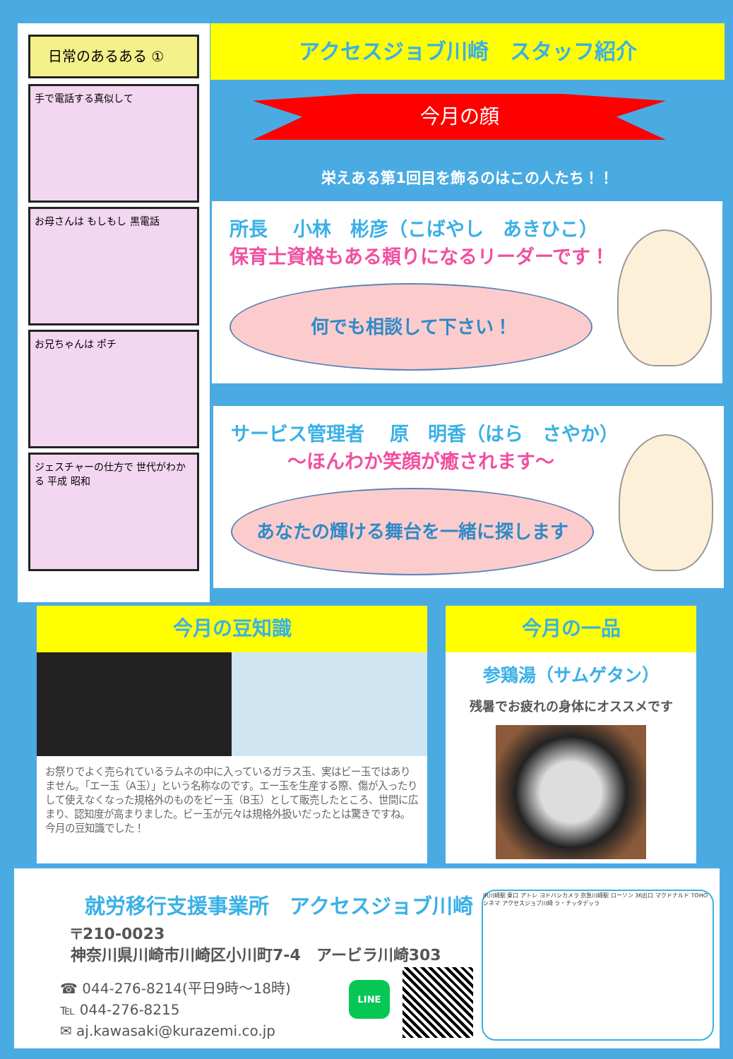日常のあるある ①
手で電話する真似して
お母さんは もしもし 黒電話
お兄ちゃんは ポチ
ジェスチャーの仕方で 世代がわかる 平成 昭和
アクセスジョブ川崎　スタッフ紹介
今月の顔
栄えある第1回目を飾るのはこの人たち！！
所長　 小林　彬彦（こばやし　あきひこ）
保育士資格もある頼りになるリーダーです！
何でも相談して下さい！
サービス管理者　 原　明香（はら　さやか）
～ほんわか笑顔が癒されます～
あなたの輝ける舞台を一緒に探します
今月の豆知識
お祭りでよく売られているラムネの中に入っているガラス玉、実はビー玉ではありません。「エー玉（A玉）」という名称なのです。エー玉を生産する際、傷が入ったりして使えなくなった規格外のものをビー玉（B玉）として販売したところ、世間に広まり、認知度が高まりました。ビー玉が元々は規格外扱いだったとは驚きですね。今月の豆知識でした！
今月の一品
参鶏湯（サムゲタン）
残暑でお疲れの身体にオススメです
就労移行支援事業所　アクセスジョブ川崎
〒210-0023
神奈川県川崎市川崎区小川町7-4　アービラ川崎303
☎ 044-276-8214(平日9時～18時)
℡ 044-276-8215
✉ aj.kawasaki@kurazemi.co.jp
LINE
JR川崎駅 東口 アトレ ヨドバシカメラ 京急川崎駅 ローソン 36出口 マクドナルド TOHOシネマ アクセスジョブ川崎 ラ・チッタデッラ